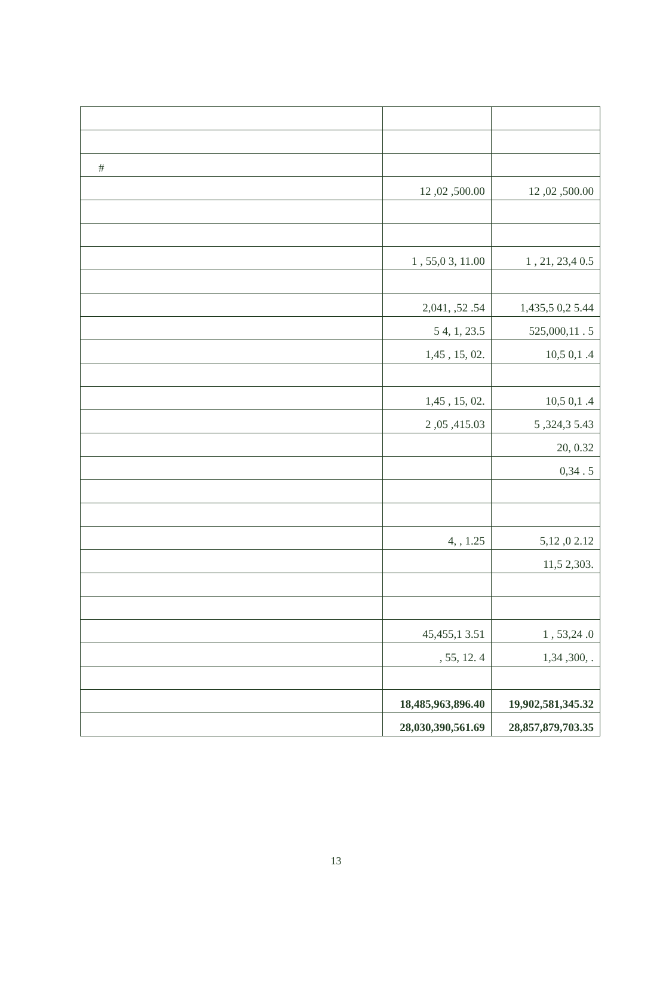| # | | |
| | 12 ,02 ,500.00 | 12 ,02 ,500.00 |
| | 1 , 55,0 3, 11.00 | 1 , 21, 23,4 0.5 |
| | 2,041, ,52 .54 | 1,435,5 0,2 5.44 |
| | 5 4, 1, 23.5 | 525,000,11 . 5 |
| | 1,45 , 15, 02. | 10,5 0,1 .4 |
| | 1,45 , 15, 02. | 10,5 0,1 .4 |
| | 2 ,05 ,415.03 | 5 ,324,3 5.43 |
| | | 20, 0.32 |
| | | 0,34 . 5 |
| | 4, , 1.25 | 5,12 ,0 2.12 |
| | | 11,5 2,303. |
| | 45,455,1 3.51 | 1 , 53,24 .0 |
| | , 55, 12. 4 | 1,34 ,300, . |
| | 18,485,963,896.40 | 19,902,581,345.32 |
| | 28,030,390,561.69 | 28,857,879,703.35 |
13